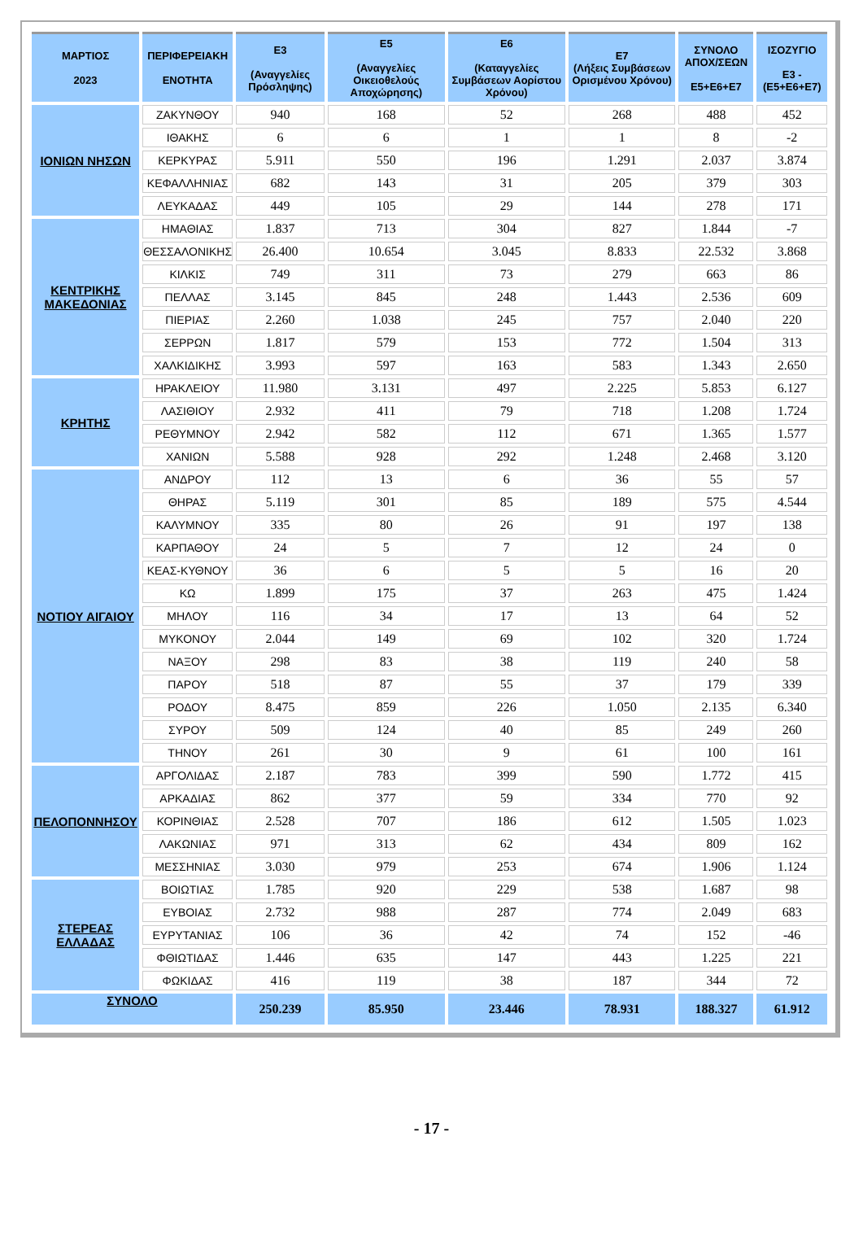| ΜΑΡΤΙΟΣ 2023 | ΠΕΡΙΦΕΡΕΙΑΚΗ ΕΝΟΤΗΤΑ | Ε3 (Αναγγελίες Πρόσληψης) | Ε5 (Αναγγελίες Οικειοθελούς Αποχώρησης) | Ε6 (Καταγγελίες Συμβάσεων Αορίστου Χρόνου) | Ε7 (Λήξεις Συμβάσεων Ορισμένου Χρόνου) | ΣΥΝΟΛΟ ΑΠΟΧ/ΣΕΩΝ Ε5+Ε6+Ε7 | ΙΣΟΖΥΓΙΟ Ε3 -(Ε5+Ε6+Ε7) |
| --- | --- | --- | --- | --- | --- | --- | --- |
| ΙΟΝΙΩΝ ΝΗΣΩΝ | ΖΑΚΥΝΘΟΥ | 940 | 168 | 52 | 268 | 488 | 452 |
| | ΙΘΑΚΗΣ | 6 | 6 | 1 | 1 | 8 | -2 |
| | ΚΕΡΚΥΡΑΣ | 5.911 | 550 | 196 | 1.291 | 2.037 | 3.874 |
| | ΚΕΦΑΛΛΗΝΙΑΣ | 682 | 143 | 31 | 205 | 379 | 303 |
| | ΛΕΥΚΑΔΑΣ | 449 | 105 | 29 | 144 | 278 | 171 |
| ΚΕΝΤΡΙΚΗΣ ΜΑΚΕΔΟΝΙΑΣ | ΗΜΑΘΙΑΣ | 1.837 | 713 | 304 | 827 | 1.844 | -7 |
| | ΘΕΣΣΑΛΟΝΙΚΗΣ | 26.400 | 10.654 | 3.045 | 8.833 | 22.532 | 3.868 |
| | ΚΙΛΚΙΣ | 749 | 311 | 73 | 279 | 663 | 86 |
| | ΠΕΛΛΑΣ | 3.145 | 845 | 248 | 1.443 | 2.536 | 609 |
| | ΠΙΕΡΙΑΣ | 2.260 | 1.038 | 245 | 757 | 2.040 | 220 |
| | ΣΕΡΡΩΝ | 1.817 | 579 | 153 | 772 | 1.504 | 313 |
| | ΧΑΛΚΙΔΙΚΗΣ | 3.993 | 597 | 163 | 583 | 1.343 | 2.650 |
| ΚΡΗΤΗΣ | ΗΡΑΚΛΕΙΟΥ | 11.980 | 3.131 | 497 | 2.225 | 5.853 | 6.127 |
| | ΛΑΣΙΘΙΟΥ | 2.932 | 411 | 79 | 718 | 1.208 | 1.724 |
| | ΡΕΘΥΜΝΟΥ | 2.942 | 582 | 112 | 671 | 1.365 | 1.577 |
| | ΧΑΝΙΩΝ | 5.588 | 928 | 292 | 1.248 | 2.468 | 3.120 |
| ΝΟΤΙΟΥ ΑΙΓΑΙΟΥ | ΑΝΔΡΟΥ | 112 | 13 | 6 | 36 | 55 | 57 |
| | ΘΗΡΑΣ | 5.119 | 301 | 85 | 189 | 575 | 4.544 |
| | ΚΑΛΥΜΝΟΥ | 335 | 80 | 26 | 91 | 197 | 138 |
| | ΚΑΡΠΑΘΟΥ | 24 | 5 | 7 | 12 | 24 | 0 |
| | ΚΕΑΣ-ΚΥΘΝΟΥ | 36 | 6 | 5 | 5 | 16 | 20 |
| | ΚΩ | 1.899 | 175 | 37 | 263 | 475 | 1.424 |
| | ΜΗΛΟΥ | 116 | 34 | 17 | 13 | 64 | 52 |
| | ΜΥΚΟΝΟΥ | 2.044 | 149 | 69 | 102 | 320 | 1.724 |
| | ΝΑΞΟΥ | 298 | 83 | 38 | 119 | 240 | 58 |
| | ΠΑΡΟΥ | 518 | 87 | 55 | 37 | 179 | 339 |
| | ΡΟΔΟΥ | 8.475 | 859 | 226 | 1.050 | 2.135 | 6.340 |
| | ΣΥΡΟΥ | 509 | 124 | 40 | 85 | 249 | 260 |
| | ΤΗΝΟΥ | 261 | 30 | 9 | 61 | 100 | 161 |
| ΠΕΛΟΠΟΝΝΗΣΟΥ | ΑΡΓΟΛΙΔΑΣ | 2.187 | 783 | 399 | 590 | 1.772 | 415 |
| | ΑΡΚΑΔΙΑΣ | 862 | 377 | 59 | 334 | 770 | 92 |
| | ΚΟΡΙΝΘΙΑΣ | 2.528 | 707 | 186 | 612 | 1.505 | 1.023 |
| | ΛΑΚΩΝΙΑΣ | 971 | 313 | 62 | 434 | 809 | 162 |
| | ΜΕΣΣΗΝΙΑΣ | 3.030 | 979 | 253 | 674 | 1.906 | 1.124 |
| ΣΤΕΡΕΑΣ ΕΛΛΑΔΑΣ | ΒΟΙΩΤΙΑΣ | 1.785 | 920 | 229 | 538 | 1.687 | 98 |
| | ΕΥΒΟΙΑΣ | 2.732 | 988 | 287 | 774 | 2.049 | 683 |
| | ΕΥΡΥΤΑΝΙΑΣ | 106 | 36 | 42 | 74 | 152 | -46 |
| | ΦΘΙΩΤΙΔΑΣ | 1.446 | 635 | 147 | 443 | 1.225 | 221 |
| | ΦΩΚΙΔΑΣ | 416 | 119 | 38 | 187 | 344 | 72 |
| ΣΥΝΟΛΟ | | 250.239 | 85.950 | 23.446 | 78.931 | 188.327 | 61.912 |
- 17 -